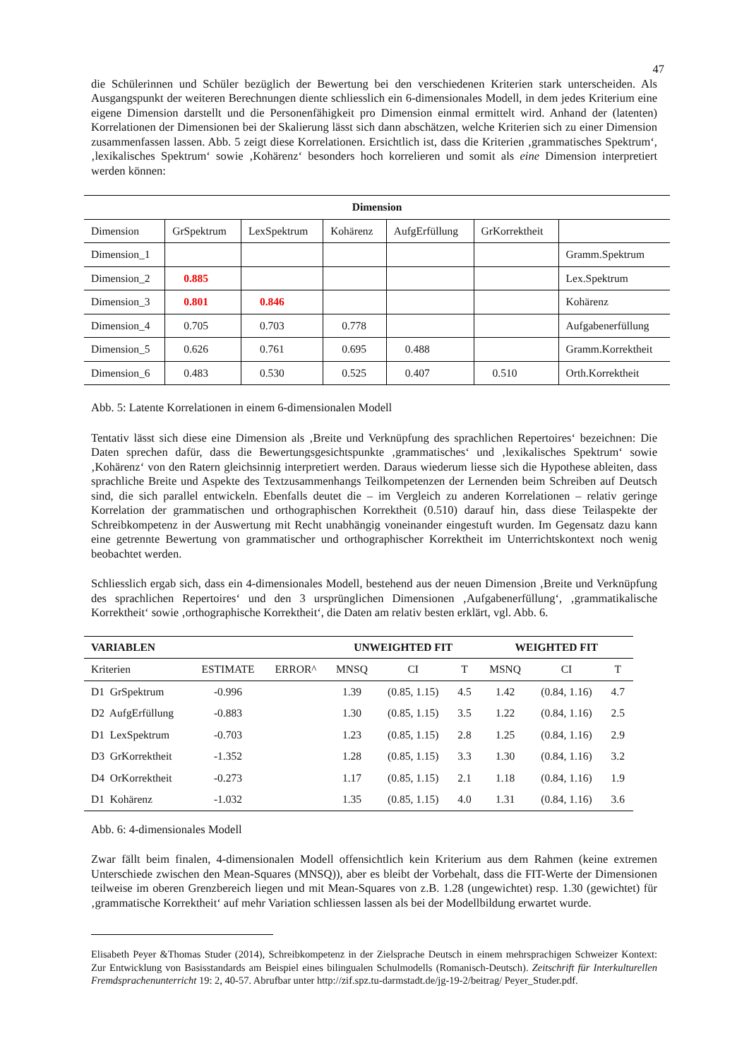47
die Schülerinnen und Schüler bezüglich der Bewertung bei den verschiedenen Kriterien stark unterscheiden. Als Ausgangspunkt der weiteren Berechnungen diente schliesslich ein 6-dimensionales Modell, in dem jedes Kriterium eine eigene Dimension darstellt und die Personenfähigkeit pro Dimension einmal ermittelt wird. Anhand der (latenten) Korrelationen der Dimensionen bei der Skalierung lässt sich dann abschätzen, welche Kriterien sich zu einer Dimension zusammenfassen lassen. Abb. 5 zeigt diese Korrelationen. Ersichtlich ist, dass die Kriterien ‚grammatisches Spektrum‘, ‚lexikalisches Spektrum‘ sowie ‚Kohärenz‘ besonders hoch korrelieren und somit als eine Dimension interpretiert werden können:
| Dimension | | | | | | |
| --- | --- | --- | --- | --- | --- | --- |
| Dimension | GrSpektrum | LexSpektrum | Kohärenz | AufgErfüllung | GrKorrektheit | |
| Dimension_1 | | | | | | Gramm.Spektrum |
| Dimension_2 | 0.885 | | | | | Lex.Spektrum |
| Dimension_3 | 0.801 | 0.846 | | | | Kohärenz |
| Dimension_4 | 0.705 | 0.703 | 0.778 | | | Aufgabenerfüllung |
| Dimension_5 | 0.626 | 0.761 | 0.695 | 0.488 | | Gramm.Korrektheit |
| Dimension_6 | 0.483 | 0.530 | 0.525 | 0.407 | 0.510 | Orth.Korrektheit |
Abb. 5: Latente Korrelationen in einem 6-dimensionalen Modell
Tentativ lässt sich diese eine Dimension als ‚Breite und Verknüpfung des sprachlichen Repertoires‘ bezeichnen: Die Daten sprechen dafür, dass die Bewertungsgesichtspunkte ‚grammatisches‘ und ‚lexikalisches Spektrum‘ sowie ‚Kohärenz‘ von den Ratern gleichsinnig interpretiert werden. Daraus wiederum liesse sich die Hypothese ableiten, dass sprachliche Breite und Aspekte des Textzusammenhangs Teilkompetenzen der Lernenden beim Schreiben auf Deutsch sind, die sich parallel entwickeln. Ebenfalls deutet die – im Vergleich zu anderen Korrelationen – relativ geringe Korrelation der grammatischen und orthographischen Korrektheit (0.510) darauf hin, dass diese Teilaspekte der Schreibkompetenz in der Auswertung mit Recht unabhängig voneinander eingestuft wurden. Im Gegensatz dazu kann eine getrennte Bewertung von grammatischer und orthographischer Korrektheit im Unterrichtskontext noch wenig beobachtet werden.
Schliesslich ergab sich, dass ein 4-dimensionales Modell, bestehend aus der neuen Dimension ‚Breite und Verknüpfung des sprachlichen Repertoires‘ und den 3 ursprünglichen Dimensionen ‚Aufgabenerfüllung‘, ‚grammatikalische Korrektheit‘ sowie ‚orthographische Korrektheit‘, die Daten am relativ besten erklärt, vgl. Abb. 6.
| VARIABLEN | | | UNWEIGHTED FIT | | | WEIGHTED FIT | | |
| --- | --- | --- | --- | --- | --- | --- | --- | --- |
| Kriterien | ESTIMATE | ERROR^ | MNSQ | CI | T | MSNQ | CI | T |
| D1 GrSpektrum | -0.996 | | 1.39 | (0.85, 1.15) | 4.5 | 1.42 | (0.84, 1.16) | 4.7 |
| D2 AufgErfüllung | -0.883 | | 1.30 | (0.85, 1.15) | 3.5 | 1.22 | (0.84, 1.16) | 2.5 |
| D1 LexSpektrum | -0.703 | | 1.23 | (0.85, 1.15) | 2.8 | 1.25 | (0.84, 1.16) | 2.9 |
| D3 GrKorrektheit | -1.352 | | 1.28 | (0.85, 1.15) | 3.3 | 1.30 | (0.84, 1.16) | 3.2 |
| D4 OrKorrektheit | -0.273 | | 1.17 | (0.85, 1.15) | 2.1 | 1.18 | (0.84, 1.16) | 1.9 |
| D1 Kohärenz | -1.032 | | 1.35 | (0.85, 1.15) | 4.0 | 1.31 | (0.84, 1.16) | 3.6 |
Abb. 6: 4-dimensionales Modell
Zwar fällt beim finalen, 4-dimensionalen Modell offensichtlich kein Kriterium aus dem Rahmen (keine extremen Unterschiede zwischen den Mean-Squares (MNSQ)), aber es bleibt der Vorbehalt, dass die FIT-Werte der Dimensionen teilweise im oberen Grenzbereich liegen und mit Mean-Squares von z.B. 1.28 (ungewichtet) resp. 1.30 (gewichtet) für ‚grammatische Korrektheit‘ auf mehr Variation schliessen lassen als bei der Modellbildung erwartet wurde.
Elisabeth Peyer &Thomas Studer (2014), Schreibkompetenz in der Zielsprache Deutsch in einem mehrsprachigen Schweizer Kontext: Zur Entwicklung von Basisstandards am Beispiel eines bilingualen Schulmodells (Romanisch-Deutsch). Zeitschrift für Interkulturellen Fremdsprachenunterricht 19: 2, 40-57. Abrufbar unter http://zif.spz.tu-darmstadt.de/jg-19-2/beitrag/ Peyer_Studer.pdf.